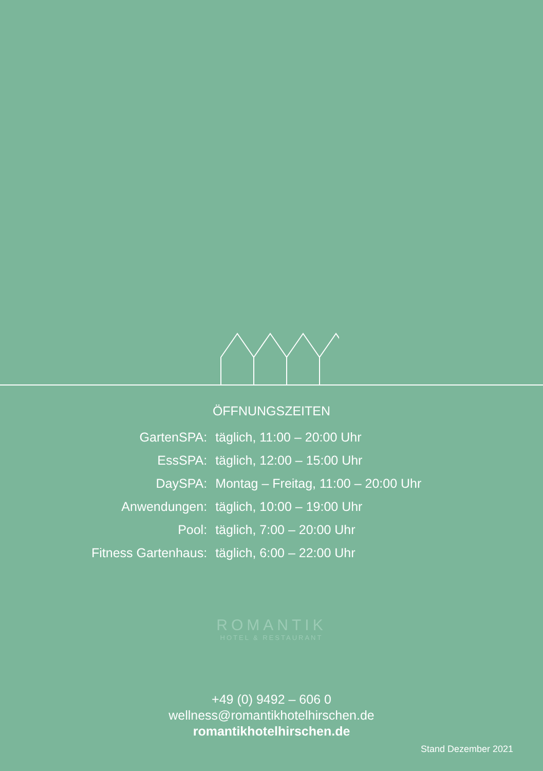ÖFFNUNGSZEITEN
| GartenSPA: | täglich, 11:00 – 20:00 Uhr |
| EssSPA: | täglich, 12:00 – 15:00 Uhr |
| DaySPA: | Montag – Freitag, 11:00 – 20:00 Uhr |
| Anwendungen: | täglich, 10:00 – 19:00 Uhr |
| Pool: | täglich, 7:00 – 20:00 Uhr |
| Fitness Gartenhaus: | täglich, 6:00 – 22:00 Uhr |
ROMANTIK
HOTEL & RESTAURANT
+49 (0) 9492 – 606 0
wellness@romantikhotelhirschen.de
romantikhotelhirschen.de
Stand Dezember 2021